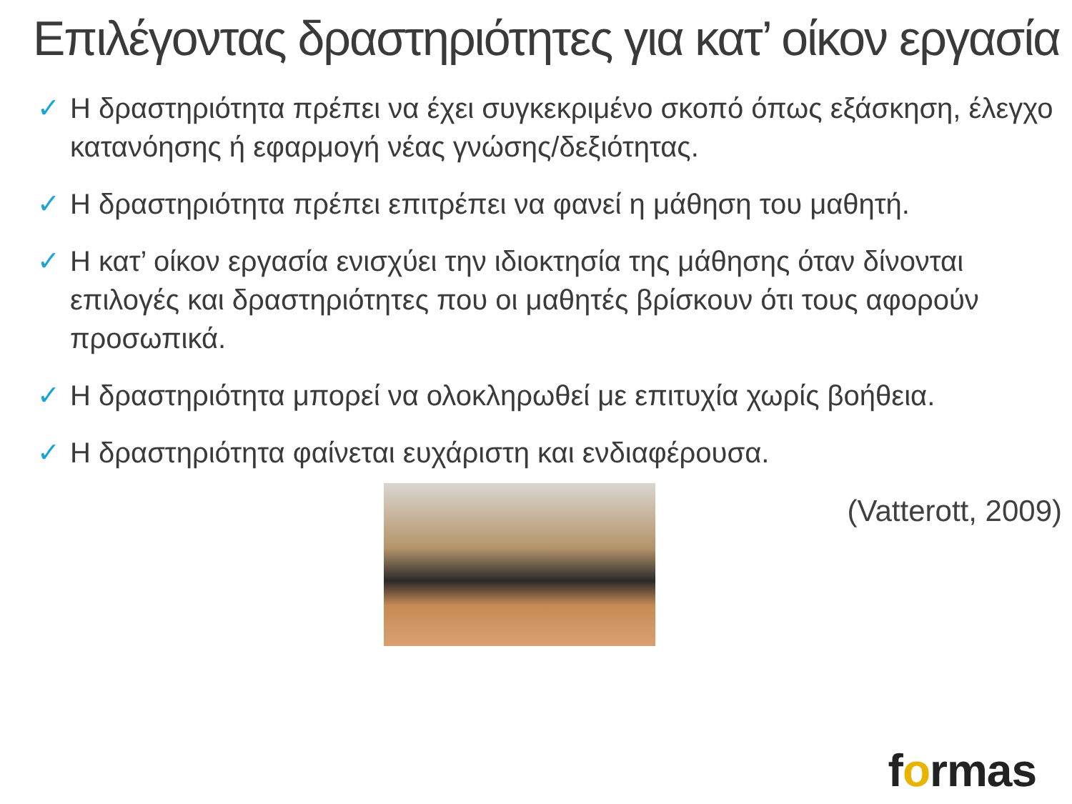Επιλέγοντας δραστηριότητες για κατ’ οίκον εργασία
✓ Η δραστηριότητα πρέπει να έχει συγκεκριμένο σκοπό όπως εξάσκηση, έλεγχο κατανόησης ή εφαρμογή νέας γνώσης/δεξιότητας.
✓ Η δραστηριότητα πρέπει επιτρέπει να φανεί η μάθηση του μαθητή.
✓ Η κατ’ οίκον εργασία ενισχύει την ιδιοκτησία της μάθησης όταν δίνονται επιλογές και δραστηριότητες που οι μαθητές βρίσκουν ότι τους αφορούν προσωπικά.
✓ Η δραστηριότητα μπορεί να ολοκληρωθεί με επιτυχία χωρίς βοήθεια.
✓ Η δραστηριότητα φαίνεται ευχάριστη και ενδιαφέρουσα.
(Vatterott, 2009)
formas